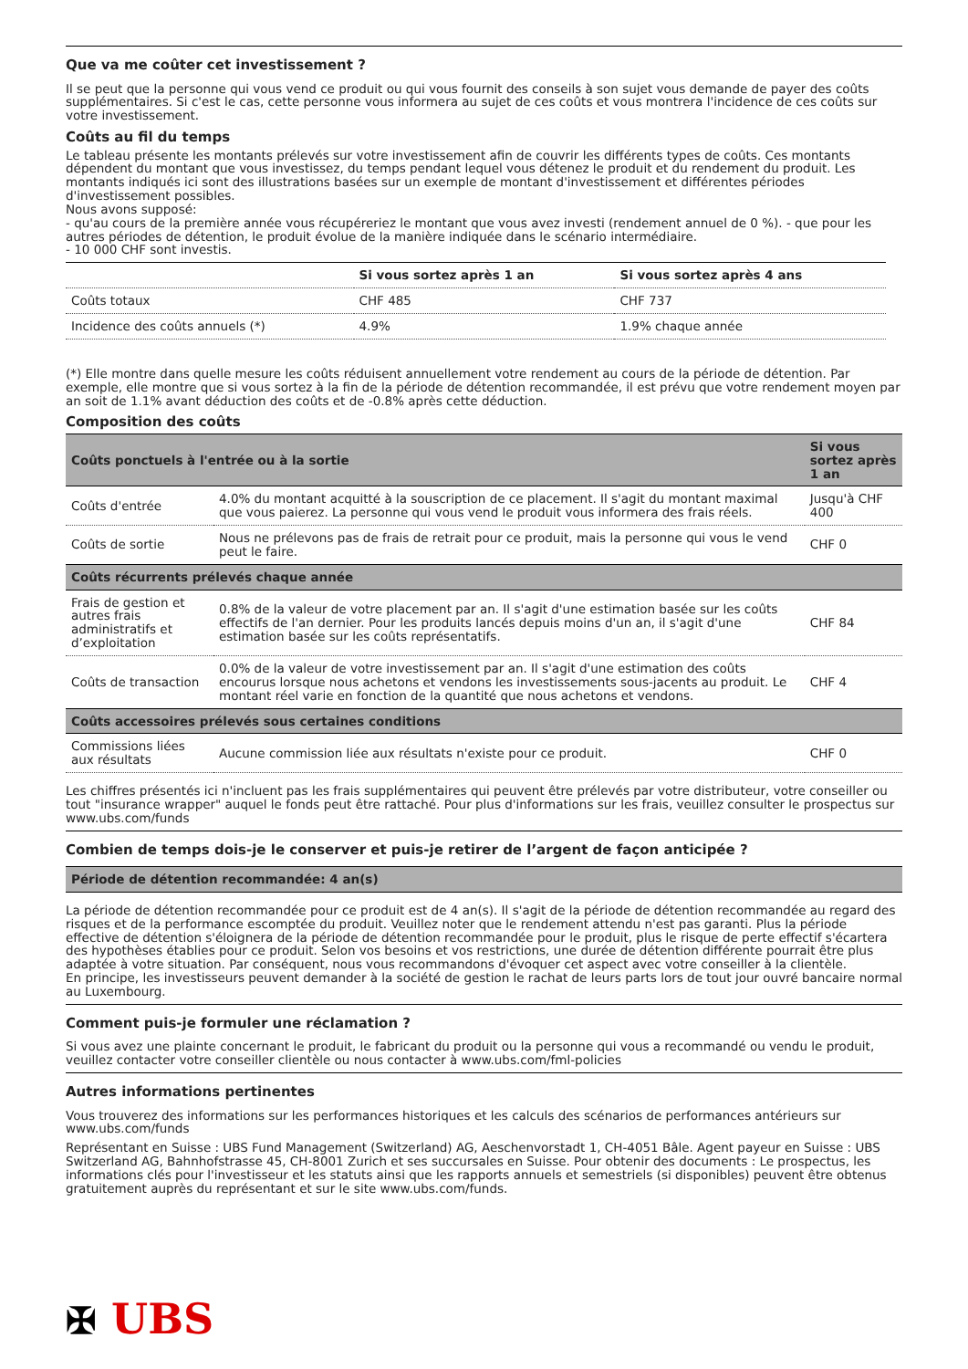Que va me coûter cet investissement ?
Il se peut que la personne qui vous vend ce produit ou qui vous fournit des conseils à son sujet vous demande de payer des coûts supplémentaires. Si c'est le cas, cette personne vous informera au sujet de ces coûts et vous montrera l'incidence de ces coûts sur votre investissement.
Coûts au fil du temps
Le tableau présente les montants prélevés sur votre investissement afin de couvrir les différents types de coûts. Ces montants dépendent du montant que vous investissez, du temps pendant lequel vous détenez le produit et du rendement du produit. Les montants indiqués ici sont des illustrations basées sur un exemple de montant d'investissement et différentes périodes d'investissement possibles.
Nous avons supposé:
- qu'au cours de la première année vous récupéreriez le montant que vous avez investi (rendement annuel de 0 %). - que pour les autres périodes de détention, le produit évolue de la manière indiquée dans le scénario intermédiaire.
- 10 000 CHF sont investis.
| | Si vous sortez après 1 an | Si vous sortez après 4 ans |
| --- | --- | --- |
| Coûts totaux | CHF 485 | CHF 737 |
| Incidence des coûts annuels (*) | 4.9% | 1.9% chaque année |
(*) Elle montre dans quelle mesure les coûts réduisent annuellement votre rendement au cours de la période de détention. Par exemple, elle montre que si vous sortez à la fin de la période de détention recommandée, il est prévu que votre rendement moyen par an soit de 1.1% avant déduction des coûts et de -0.8% après cette déduction.
Composition des coûts
| Coûts ponctuels à l'entrée ou à la sortie | | Si vous sortez après 1 an |
| --- | --- | --- |
| Coûts d'entrée | 4.0% du montant acquitté à la souscription de ce placement. Il s'agit du montant maximal que vous paierez. La personne qui vous vend le produit vous informera des frais réels. | Jusqu'à CHF 400 |
| Coûts de sortie | Nous ne prélevons pas de frais de retrait pour ce produit, mais la personne qui vous le vend peut le faire. | CHF 0 |
| Coûts récurrents prélevés chaque année | | |
| Frais de gestion et autres frais administratifs et d’exploitation | 0.8% de la valeur de votre placement par an. Il s'agit d'une estimation basée sur les coûts effectifs de l'an dernier. Pour les produits lancés depuis moins d'un an, il s'agit d'une estimation basée sur les coûts représentatifs. | CHF 84 |
| Coûts de transaction | 0.0% de la valeur de votre investissement par an. Il s'agit d'une estimation des coûts encourus lorsque nous achetons et vendons les investissements sous-jacents au produit. Le montant réel varie en fonction de la quantité que nous achetons et vendons. | CHF 4 |
| Coûts accessoires prélevés sous certaines conditions | | |
| Commissions liées aux résultats | Aucune commission liée aux résultats n'existe pour ce produit. | CHF 0 |
Les chiffres présentés ici n'incluent pas les frais supplémentaires qui peuvent être prélevés par votre distributeur, votre conseiller ou tout "insurance wrapper" auquel le fonds peut être rattaché. Pour plus d'informations sur les frais, veuillez consulter le prospectus sur www.ubs.com/funds
Combien de temps dois-je le conserver et puis-je retirer de l’argent de façon anticipée ?
| Période de détention recommandée: 4 an(s) |
| --- |
La période de détention recommandée pour ce produit est de 4 an(s). Il s'agit de la période de détention recommandée au regard des risques et de la performance escomptée du produit. Veuillez noter que le rendement attendu n'est pas garanti. Plus la période effective de détention s'éloignera de la période de détention recommandée pour le produit, plus le risque de perte effectif s'écartera des hypothèses établies pour ce produit. Selon vos besoins et vos restrictions, une durée de détention différente pourrait être plus adaptée à votre situation. Par conséquent, nous vous recommandons d'évoquer cet aspect avec votre conseiller à la clientèle.
En principe, les investisseurs peuvent demander à la société de gestion le rachat de leurs parts lors de tout jour ouvré bancaire normal au Luxembourg.
Comment puis-je formuler une réclamation ?
Si vous avez une plainte concernant le produit, le fabricant du produit ou la personne qui vous a recommandé ou vendu le produit, veuillez contacter votre conseiller clientèle ou nous contacter à www.ubs.com/fml-policies
Autres informations pertinentes
Vous trouverez des informations sur les performances historiques et les calculs des scénarios de performances antérieurs sur www.ubs.com/funds
Représentant en Suisse : UBS Fund Management (Switzerland) AG, Aeschenvorstadt 1, CH-4051 Bâle. Agent payeur en Suisse : UBS Switzerland AG, Bahnhofstrasse 45, CH-8001 Zurich et ses succursales en Suisse. Pour obtenir des documents : Le prospectus, les informations clés pour l'investisseur et les statuts ainsi que les rapports annuels et semestriels (si disponibles) peuvent être obtenus gratuitement auprès du représentant et sur le site www.ubs.com/funds.
✠ UBS